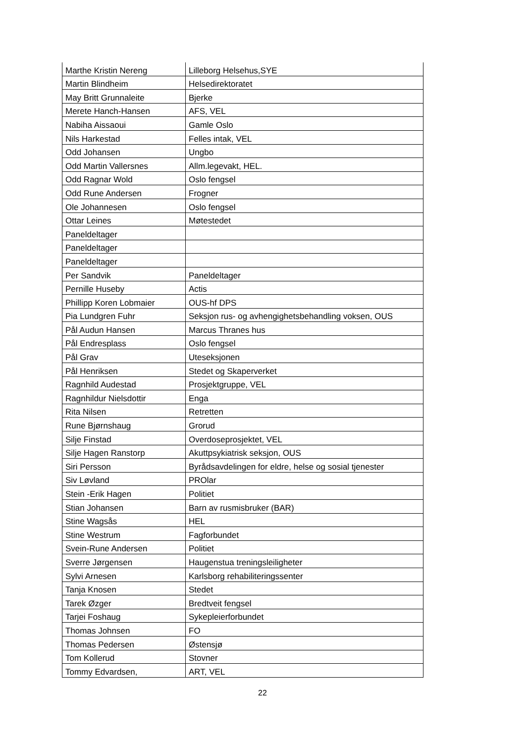| Marthe Kristin Nereng | Lilleborg Helsehus,SYE |
| Martin Blindheim | Helsedirektoratet |
| May Britt Grunnaleite | Bjerke |
| Merete Hanch-Hansen | AFS, VEL |
| Nabiha Aissaoui | Gamle Oslo |
| Nils Harkestad | Felles intak, VEL |
| Odd Johansen | Ungbo |
| Odd Martin Vallersnes | Allm.legevakt, HEL. |
| Odd Ragnar Wold | Oslo fengsel |
| Odd Rune Andersen | Frogner |
| Ole Johannesen | Oslo fengsel |
| Ottar Leines | Møtestedet |
| Paneldeltager | |
| Paneldeltager | |
| Paneldeltager | |
| Per Sandvik | Paneldeltager |
| Pernille Huseby | Actis |
| Phillipp Koren Lobmaier | OUS-hf DPS |
| Pia Lundgren Fuhr | Seksjon rus- og avhengighetsbehandling voksen, OUS |
| Pål Audun Hansen | Marcus Thranes hus |
| Pål Endresplass | Oslo fengsel |
| Pål Grav | Uteseksjonen |
| Pål Henriksen | Stedet og Skaperverket |
| Ragnhild Audestad | Prosjektgruppe, VEL |
| Ragnhildur Nielsdottir | Enga |
| Rita Nilsen | Retretten |
| Rune Bjørnshaug | Grorud |
| Silje Finstad | Overdoseprosjektet, VEL |
| Silje Hagen Ranstorp | Akuttpsykiatrisk seksjon, OUS |
| Siri Persson | Byrådsavdelingen for eldre, helse og sosial tjenester |
| Siv Løvland | PROlar |
| Stein -Erik Hagen | Politiet |
| Stian Johansen | Barn av rusmisbruker (BAR) |
| Stine Wagsås | HEL |
| Stine Westrum | Fagforbundet |
| Svein-Rune Andersen | Politiet |
| Sverre Jørgensen | Haugenstua treningsleiligheter |
| Sylvi Arnesen | Karlsborg rehabiliteringssenter |
| Tanja Knosen | Stedet |
| Tarek Øzger | Bredtveit fengsel |
| Tarjei Foshaug | Sykepleierforbundet |
| Thomas Johnsen | FO |
| Thomas Pedersen | Østensjø |
| Tom Kollerud | Stovner |
| Tommy Edvardsen, | ART, VEL |
22